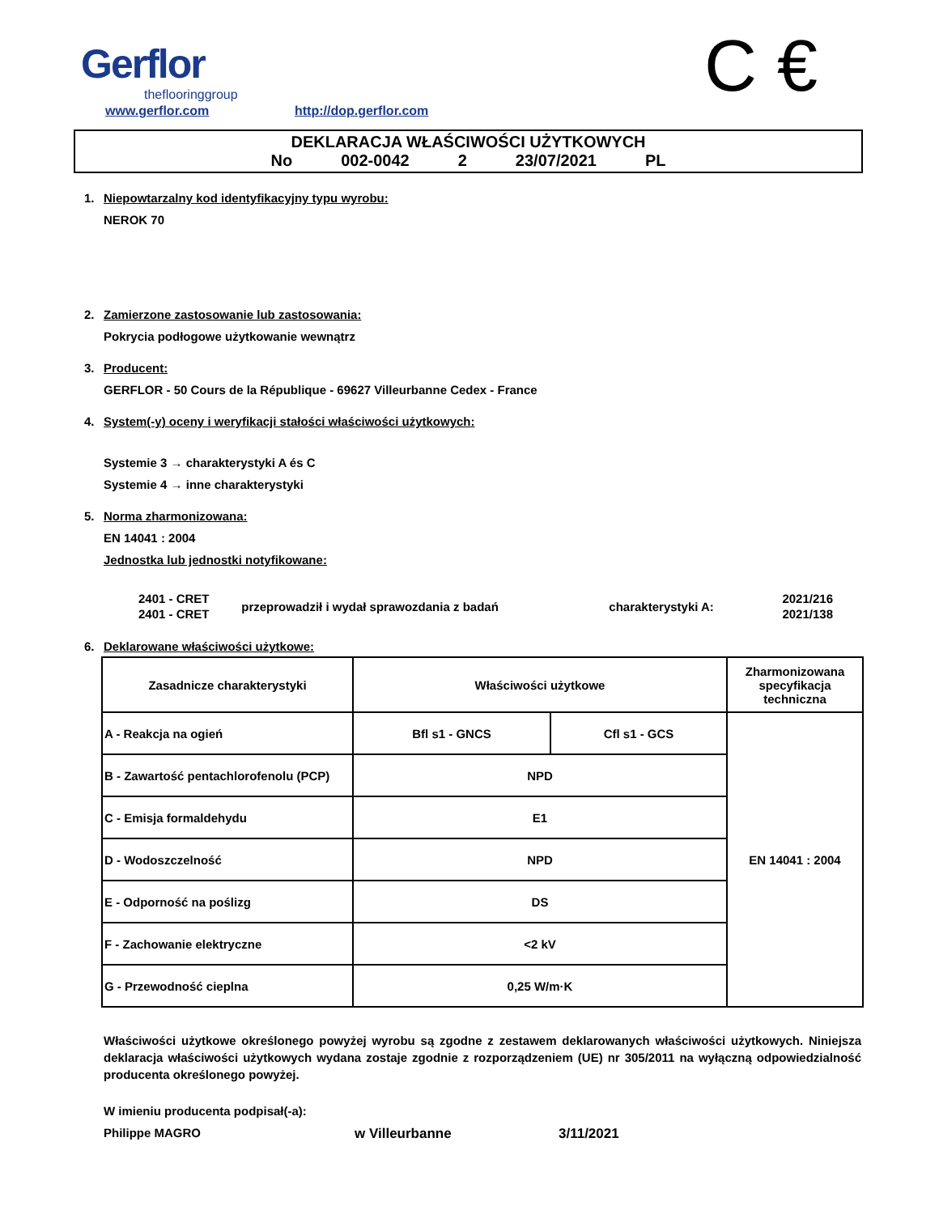Gerflor
theflooringgroup
www.gerflor.com http://dop.gerflor.com C €
DEKLARACJA WŁAŚCIWOŚCI UŻYTKOWYCH
No 002-0042 2 23/07/2021 PL
1. Niepowtarzalny kod identyfikacyjny typu wyrobu:
NEROK 70
2. Zamierzone zastosowanie lub zastosowania:
Pokrycia podłogowe użytkowanie wewnątrz
3. Producent:
GERFLOR - 50 Cours de la République - 69627 Villeurbanne Cedex - France
4. System(-y) oceny i weryfikacji stałości właściwości użytkowych:
Systemie 3 → charakterystyki A és C
Systemie 4 → inne charakterystyki
5. Norma zharmonizowana:
EN 14041 : 2004
Jednostka lub jednostki notyfikowane:
| 2401 - CRET | przeprowadził i wydał sprawozdania z badań | charakterystyki A: | 2021/216 |
| 2401 - CRET | | | 2021/138 |
6. Deklarowane właściwości użytkowe:
| Zasadnicze charakterystyki | Właściwości użytkowe | | Zharmonizowana specyfikacja techniczna |
| --- | --- | --- | --- |
| A - Reakcja na ogień | Bfl s1 - GNCS | Cfl s1 - GCS | EN 14041 : 2004 |
| B - Zawartość pentachlorofenolu (PCP) | NPD | | |
| C - Emisja formaldehydu | E1 | | |
| D - Wodoszczelność | NPD | | |
| E - Odporność na poślizg | DS | | |
| F - Zachowanie elektryczne | <2 kV | | |
| G - Przewodność cieplna | 0,25 W/m·K | | |
Właściwości użytkowe określonego powyżej wyrobu są zgodne z zestawem deklarowanych właściwości użytkowych. Niniejsza deklaracja właściwości użytkowych wydana zostaje zgodnie z rozporządzeniem (UE) nr 305/2011 na wyłączną odpowiedzialność producenta określonego powyżej.
W imieniu producenta podpisał(-a):
Philippe MAGRO w Villeurbanne 3/11/2021